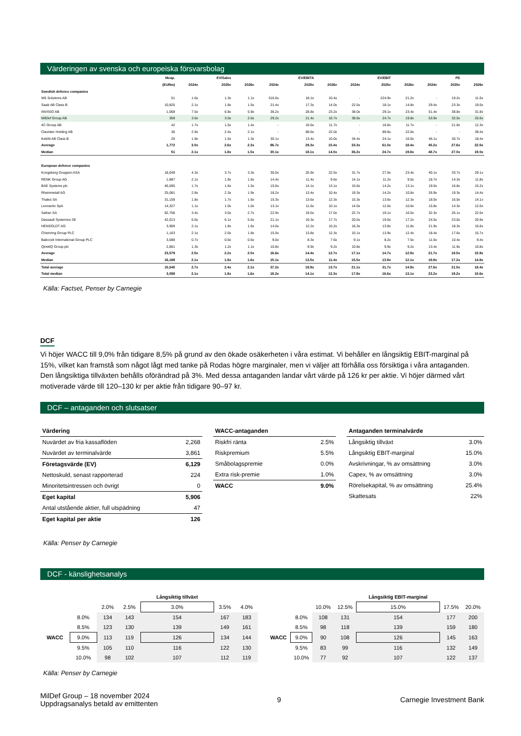Värderingen av svenska och europeiska försvarsbolag
| | Mcap. | | EV/Sales | | | EV/EBITA | | | EV/EBIT | | | PE | |
| --- | --- | --- | --- | --- | --- | --- | --- | --- | --- | --- | --- | --- | --- |
| | (EURm) | 2024e | 2025e | 2026e | 2024e | 2025e | 2026e | 2024e | 2025e | 2026e | 2024e | 2025e | 2026e |
| Swedish defence companies | | | | | | | | | | | | | |
| W5 Solutions AB | 51 | 1.6x | 1.3x | 1.1x | 316.6x | 18.1x | 10.4x | - | 224.9x | 21.2x | - | 19.2x | 11.0x |
| Saab AB Class B | 10,825 | 2.1x | 1.8x | 1.5x | 21.4x | 17.3x | 14.0x | 22.5x | 18.1x | 14.8x | 29.4x | 23.3x | 19.0x |
| INVISIO AB | 1,068 | 7.5x | 6.8x | 5.9x | 36.2x | 28.8x | 23.2x | 38.0x | 29.1x | 23.4x | 51.4x | 38.8x | 31.8x |
| MilDef Group AB | 359 | 3.6x | 3.0x | 2.6x | 29.2x | 21.4x | 16.7x | 38.6x | 24.7x | 19.8x | 53.9x | 32.5x | 25.6x |
| 4C Group AB | 42 | 1.7x | 1.5x | 1.4x | - | 16.6x | 11.7x | - | 16.6x | 11.7x | - | 21.0x | 12.3x |
| Clavister Holding AB | 36 | 2.9x | 2.4x | 2.1x | - | 89.6x | 22.0x | - | 89.6x | 22.0x | - | - | 39.4x |
| KebNi AB Class B | 20 | 1.9x | 1.5x | 1.3x | 30.1x | 13.4x | 10.0x | 34.4x | 24.1x | 16.0x | 46.1x | 30.7x | 18.4x |
| Average | 1,772 | 3.0x | 2.6x | 2.3x | 86.7x | 29.3x | 15.4x | 33.3x | 61.0x | 18.4x | 45.2x | 27.6x | 22.5x |
| Median | 51 | 2.1x | 1.8x | 1.5x | 30.1x | 18.1x | 14.0x | 36.2x | 24.7x | 19.8x | 48.7x | 27.0x | 19.0x |
| European defence companies | | | | | | | | | | | | | |
| Kongsberg Gruppen ASA | 18,049 | 4.3x | 3.7x | 3.3x | 30.0x | 25.9x | 22.5x | 31.7x | 27.0x | 23.4x | 40.1x | 33.7x | 29.1x |
| RENK Group AG | 1,887 | 2.1x | 1.9x | 1.6x | 14.4x | 11.4x | 9.6x | 14.1x | 11.2x | 9.5x | 18.7x | 14.3x | 11.8x |
| BAE Systems plc | 46,595 | 1.7x | 1.6x | 1.5x | 15.6x | 14.1x | 13.1x | 15.6x | 14.2x | 13.1x | 19.0x | 16.8x | 15.2x |
| Rheinmetall AG | 25,081 | 2.8x | 2.3x | 1.9x | 18.2x | 13.4x | 10.4x | 19.3x | 14.2x | 10.8x | 26.9x | 19.3x | 14.4x |
| Thales SA | 31,159 | 1.8x | 1.7x | 1.6x | 15.3x | 13.6x | 12.3x | 15.3x | 13.6x | 12.3x | 18.0x | 16.0x | 14.1x |
| Leonardo SpA | 14,327 | 1.1x | 1.0x | 1.0x | 13.1x | 11.6x | 10.1x | 14.0x | 12.0x | 10.6x | 15.8x | 14.3x | 12.0x |
| Safran SA | 92,758 | 3.4x | 3.0x | 2.7x | 22.9x | 19.5x | 17.0x | 22.7x | 19.1x | 16.5x | 32.3x | 26.1x | 22.0x |
| Dassault Systemes SE | 42,013 | 6.6x | 6.1x | 5.6x | 21.1x | 19.3x | 17.7x | 20.5x | 19.0x | 17.2x | 24.5x | 23.0x | 20.9x |
| HENSOLDT AG | 3,969 | 2.1x | 1.8x | 1.6x | 14.0x | 12.2x | 10.2x | 16.3x | 13.8x | 11.8x | 21.9x | 18.3x | 15.6x |
| Chemring Group PLC | 1,163 | 2.1x | 2.0x | 1.8x | 15.0x | 13.8x | 12.3x | 15.1x | 13.9x | 12.4x | 18.4x | 17.6x | 15.7x |
| Babcock International Group PLC | 3,088 | 0.7x | 0.6x | 0.6x | 9.0x | 8.3x | 7.6x | 9.1x | 8.2x | 7.5x | 11.6x | 10.4x | 9.4x |
| QinetiQ Group plc | 2,861 | 1.3x | 1.2x | 1.1x | 10.8x | 9.9x | 9.2x | 10.8x | 9.9x | 9.2x | 13.4x | 11.9x | 10.8x |
| Average | 23,579 | 2.5x | 2.2x | 2.0x | 16.6x | 14.4x | 12.7x | 17.1x | 14.7x | 12.9x | 21.7x | 18.5x | 15.9x |
| Median | 16,188 | 2.1x | 1.8x | 1.6x | 15.1x | 13.5x | 11.4x | 15.5x | 13.9x | 12.1x | 18.9x | 17.2x | 14.8x |
| Total average | 15,545 | 2.7x | 2.4x | 2.1x | 37.2x | 19.9x | 13.7x | 21.1x | 31.7x | 14.9x | 27.6x | 21.5x | 18.4x |
| Total median | 3,088 | 2.1x | 1.8x | 1.6x | 18.2x | 14.1x | 12.3x | 17.8x | 16.6x | 13.1x | 23.2x | 19.2x | 15.6x |
Källa: Factset, Penser by Carnegie
DCF
Vi höjer WACC till 9,0% från tidigare 8,5% på grund av den ökade osäkerheten i våra estimat. Vi behåller en långsiktig EBIT-marginal på 15%, vilket kan framstå som något lågt med tanke på Rodas högre marginaler, men vi väljer att förhålla oss försiktiga i våra antaganden. Den långsiktiga tillväxten behålls oförändrad på 3%. Med dessa antaganden landar vårt värde på 126 kr per aktie. Vi höjer därmed vårt motiverade värde till 120–130 kr per aktie från tidigare 90–97 kr.
DCF – antaganden och slutsatser
| Värdering | |
| Nuvärdet av fria kassaflöden | 2,268 |
| Nuvärdet av terminalvärde | 3,861 |
| Företagsvärde (EV) | 6,129 |
| Nettoskuld, senast rapporterad | 224 |
| Minoritetsintressen och övrigt | 0 |
| Eget kapital | 5,906 |
| Antal utstående aktier, full utspädning | 47 |
| Eget kapital per aktie | 126 |
| WACC-antaganden | |
| Riskfri ränta | 2.5% |
| Riskpremium | 5.5% |
| Småbolagspremie | 0.0% |
| Extra risk-premie | 1.0% |
| WACC | 9.0% |
| Antaganden terminalvärde | |
| Långsiktig tillväxt | 3.0% |
| Långsiktig EBIT-marginal | 15.0% |
| Avskrivningar, % av omsättning | 3.0% |
| Capex, % av omsättning | 3.0% |
| Rörelsekapital, % av omsättning | 25.4% |
| Skattesats | 22% |
Källa: Penser by Carnegie
DCF - känslighetsanalys
| | | | | Långsiktig tillväxt | | |
| | | 2.0% | 2.5% | 3.0% | 3.5% | 4.0% |
| | 8.0% | 134 | 143 | 154 | 167 | 183 |
| | 8.5% | 123 | 130 | 139 | 149 | 161 |
| WACC | 9.0% | 113 | 119 | 126 | 134 | 144 |
| | 9.5% | 105 | 110 | 116 | 122 | 130 |
| | 10.0% | 98 | 102 | 107 | 112 | 119 |
| | | | | Långsiktig EBIT-marginal | | |
| | | 10.0% | 12.5% | 15.0% | 17.5% | 20.0% |
| | 8.0% | 108 | 131 | 154 | 177 | 200 |
| | 8.5% | 98 | 118 | 139 | 159 | 180 |
| WACC | 9.0% | 90 | 108 | 126 | 145 | 163 |
| | 9.5% | 83 | 99 | 116 | 132 | 149 |
| | 10.0% | 77 | 92 | 107 | 122 | 137 |
Källa: Penser by Carnegie
MilDef Group – 18 november 2024
Uppdragsanalys betald av emittenten
9 Carnegie Investment Bank